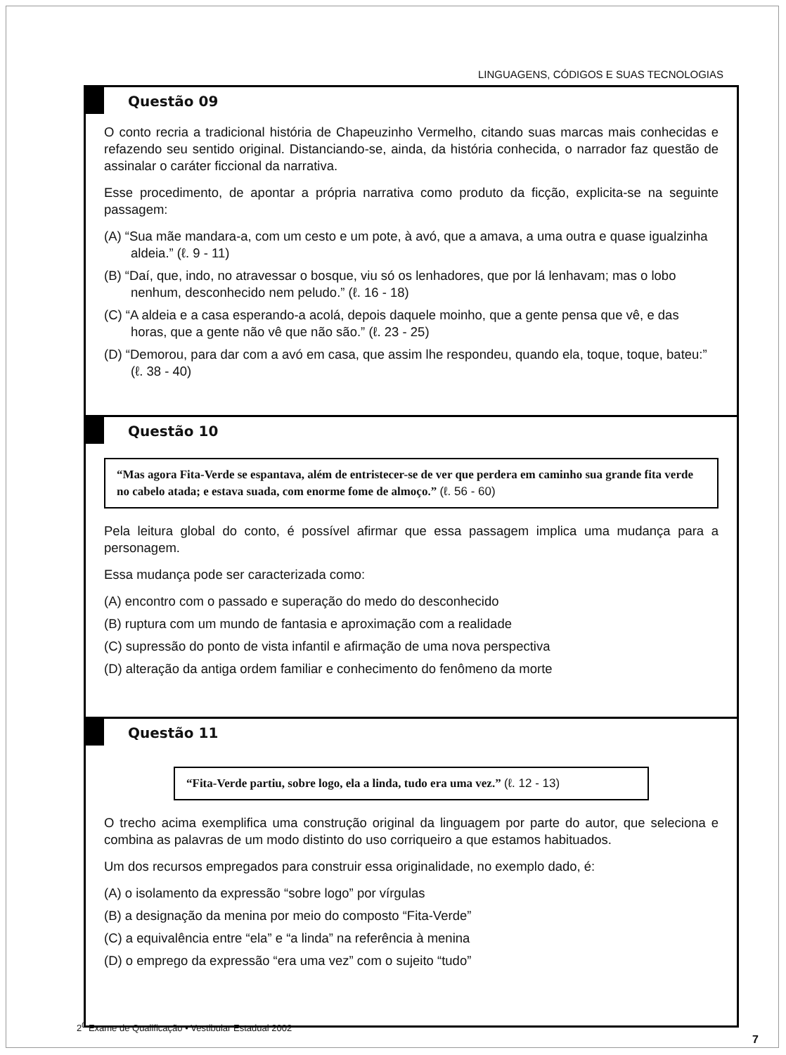LINGUAGENS, CÓDIGOS E SUAS TECNOLOGIAS
Questão 09
O conto recria a tradicional história de Chapeuzinho Vermelho, citando suas marcas mais conhecidas e refazendo seu sentido original. Distanciando-se, ainda, da história conhecida, o narrador faz questão de assinalar o caráter ficcional da narrativa.
Esse procedimento, de apontar a própria narrativa como produto da ficção, explicita-se na seguinte passagem:
(A) “Sua mãe mandara-a, com um cesto e um pote, à avó, que a amava, a uma outra e quase igualzinha aldeia.” (ℓ. 9 - 11)
(B) “Daí, que, indo, no atravessar o bosque, viu só os lenhadores, que por lá lenhavam; mas o lobo nenhum, desconhecido nem peludo.” (ℓ. 16 - 18)
(C) “A aldeia e a casa esperando-a acolá, depois daquele moinho, que a gente pensa que vê, e das horas, que a gente não vê que não são.” (ℓ. 23 - 25)
(D) “Demorou, para dar com a avó em casa, que assim lhe respondeu, quando ela, toque, toque, bateu:” (ℓ. 38 - 40)
Questão 10
“Mas agora Fita-Verde se espantava, além de entristecer-se de ver que perdera em caminho sua grande fita verde no cabelo atada; e estava suada, com enorme fome de almoço.” (ℓ. 56 - 60)
Pela leitura global do conto, é possível afirmar que essa passagem implica uma mudança para a personagem.
Essa mudança pode ser caracterizada como:
(A) encontro com o passado e superação do medo do desconhecido
(B) ruptura com um mundo de fantasia e aproximação com a realidade
(C) supressão do ponto de vista infantil e afirmação de uma nova perspectiva
(D) alteração da antiga ordem familiar e conhecimento do fenômeno da morte
Questão 11
“Fita-Verde partiu, sobre logo, ela a linda, tudo era uma vez.” (ℓ. 12 - 13)
O trecho acima exemplifica uma construção original da linguagem por parte do autor, que seleciona e combina as palavras de um modo distinto do uso corriqueiro a que estamos habituados.
Um dos recursos empregados para construir essa originalidade, no exemplo dado, é:
(A) o isolamento da expressão “sobre logo” por vírgulas
(B) a designação da menina por meio do composto “Fita-Verde”
(C) a equivalência entre “ela” e “a linda” na referência à menina
(D) o emprego da expressão “era uma vez” com o sujeito “tudo”
2<sup>0</sup> Exame de Qualificação • Vestibular Estadual 2002
7